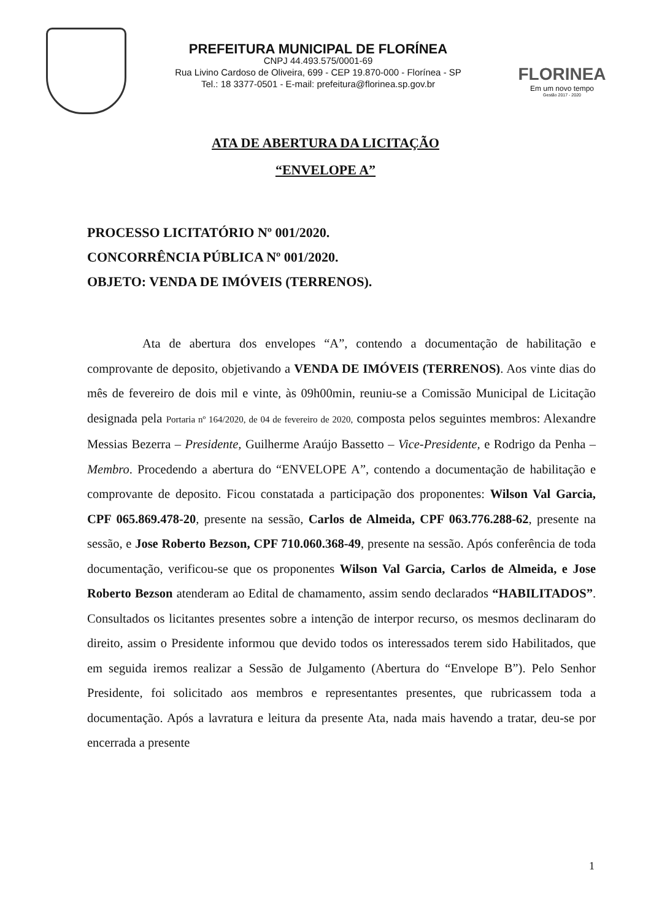PREFEITURA MUNICIPAL DE FLORÍNEA
CNPJ 44.493.575/0001-69
Rua Livino Cardoso de Oliveira, 699 - CEP 19.870-000 - Florínea - SP
Tel.: 18 3377-0501 - E-mail: prefeitura@florinea.sp.gov.br
FLORINEA
Em um novo tempo
Gestão 2017 - 2020
ATA DE ABERTURA DA LICITAÇÃO
“ENVELOPE A”
PROCESSO LICITATÓRIO Nº 001/2020.
CONCORRÊNCIA PÚBLICA Nº 001/2020.
OBJETO: VENDA DE IMÓVEIS (TERRENOS).
Ata de abertura dos envelopes “A”, contendo a documentação de habilitação e comprovante de deposito, objetivando a VENDA DE IMÓVEIS (TERRENOS). Aos vinte dias do mês de fevereiro de dois mil e vinte, às 09h00min, reuniu-se a Comissão Municipal de Licitação designada pela Portaria nº 164/2020, de 04 de fevereiro de 2020, composta pelos seguintes membros: Alexandre Messias Bezerra – Presidente, Guilherme Araújo Bassetto – Vice-Presidente, e Rodrigo da Penha – Membro. Procedendo a abertura do “ENVELOPE A”, contendo a documentação de habilitação e comprovante de deposito. Ficou constatada a participação dos proponentes: Wilson Val Garcia, CPF 065.869.478-20, presente na sessão, Carlos de Almeida, CPF 063.776.288-62, presente na sessão, e Jose Roberto Bezson, CPF 710.060.368-49, presente na sessão. Após conferência de toda documentação, verificou-se que os proponentes Wilson Val Garcia, Carlos de Almeida, e Jose Roberto Bezson atenderam ao Edital de chamamento, assim sendo declarados “HABILITADOS”. Consultados os licitantes presentes sobre a intenção de interpor recurso, os mesmos declinaram do direito, assim o Presidente informou que devido todos os interessados terem sido Habilitados, que em seguida iremos realizar a Sessão de Julgamento (Abertura do “Envelope B”). Pelo Senhor Presidente, foi solicitado aos membros e representantes presentes, que rubricassem toda a documentação. Após a lavratura e leitura da presente Ata, nada mais havendo a tratar, deu-se por encerrada a presente
1